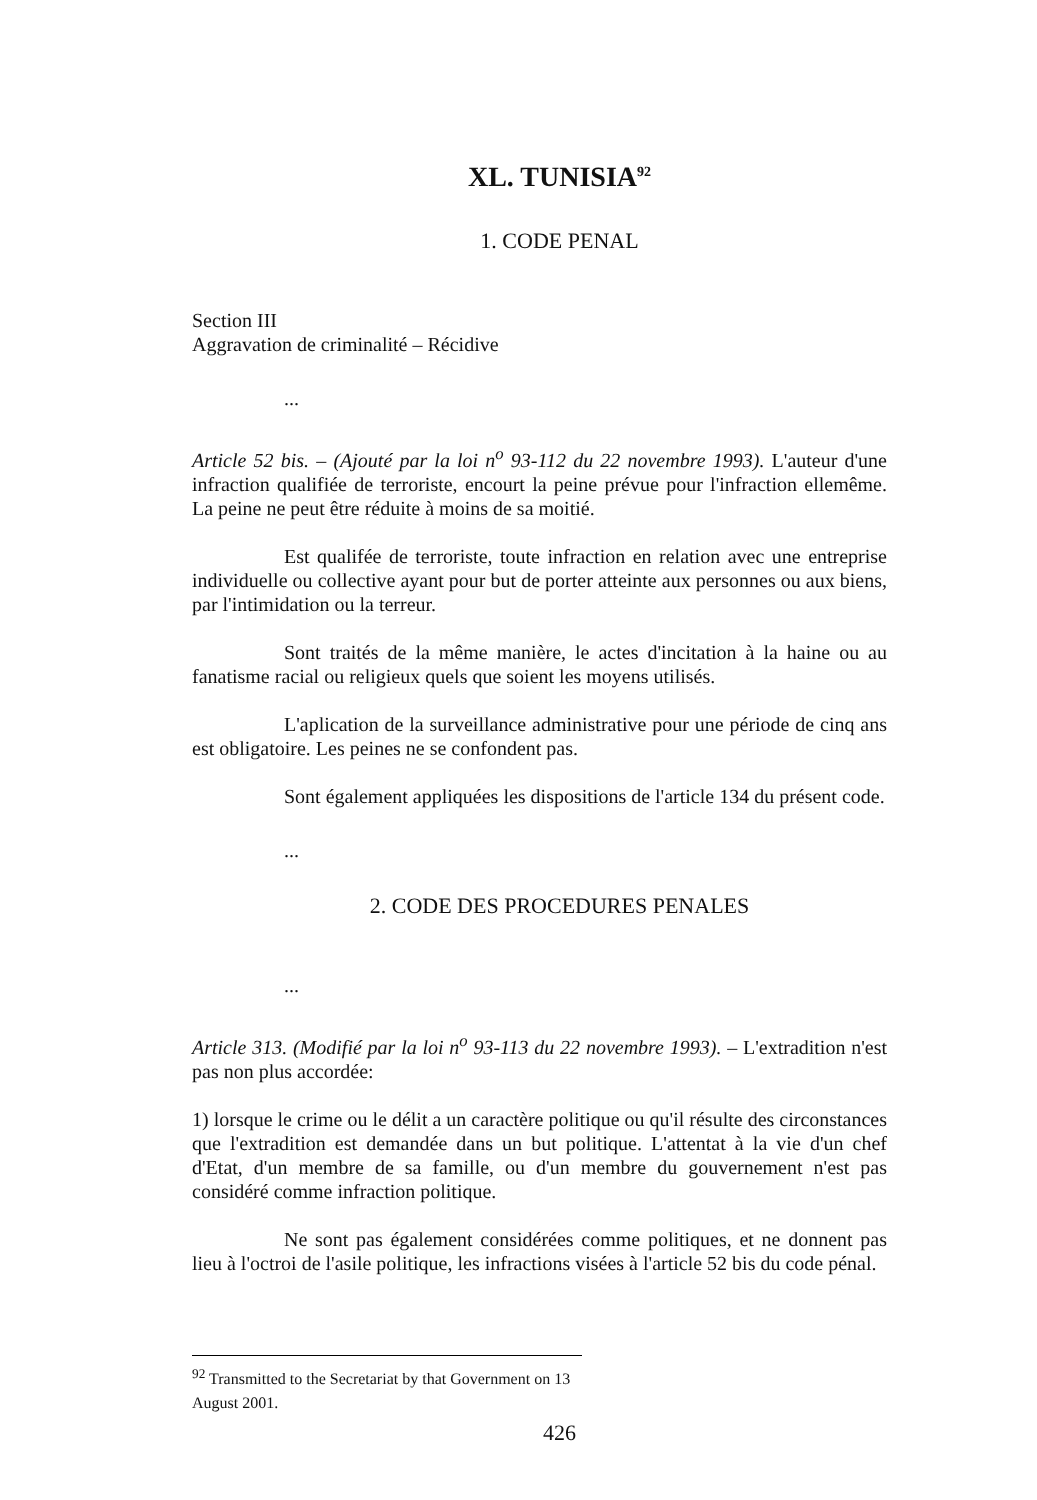XL. TUNISIA<sup>92</sup>
1. CODE PENAL
Section III
Aggravation de criminalité – Récidive
...
Article 52 bis. – (Ajouté par la loi n<sup>o</sup> 93-112 du 22 novembre 1993). L'auteur d'une infraction qualifiée de terroriste, encourt la peine prévue pour l'infraction ellemême. La peine ne peut être réduite à moins de sa moitié.
Est qualifée de terroriste, toute infraction en relation avec une entreprise individuelle ou collective ayant pour but de porter atteinte aux personnes ou aux biens, par l'intimidation ou la terreur.
Sont traités de la même manière, le actes d'incitation à la haine ou au fanatisme racial ou religieux quels que soient les moyens utilisés.
L'aplication de la surveillance administrative pour une période de cinq ans est obligatoire. Les peines ne se confondent pas.
Sont également appliquées les dispositions de l'article 134 du présent code.
...
2. CODE DES PROCEDURES PENALES
...
Article 313. (Modifié par la loi n<sup>o</sup> 93-113 du 22 novembre 1993). – L'extradition n'est pas non plus accordée:
1) lorsque le crime ou le délit a un caractère politique ou qu'il résulte des circonstances que l'extradition est demandée dans un but politique. L'attentat à la vie d'un chef d'Etat, d'un membre de sa famille, ou d'un membre du gouvernement n'est pas considéré comme infraction politique.
Ne sont pas également considérées comme politiques, et ne donnent pas lieu à l'octroi de l'asile politique, les infractions visées à l'article 52 bis du code pénal.
<sup>92</sup> Transmitted to the Secretariat by that Government on 13 August 2001.
426